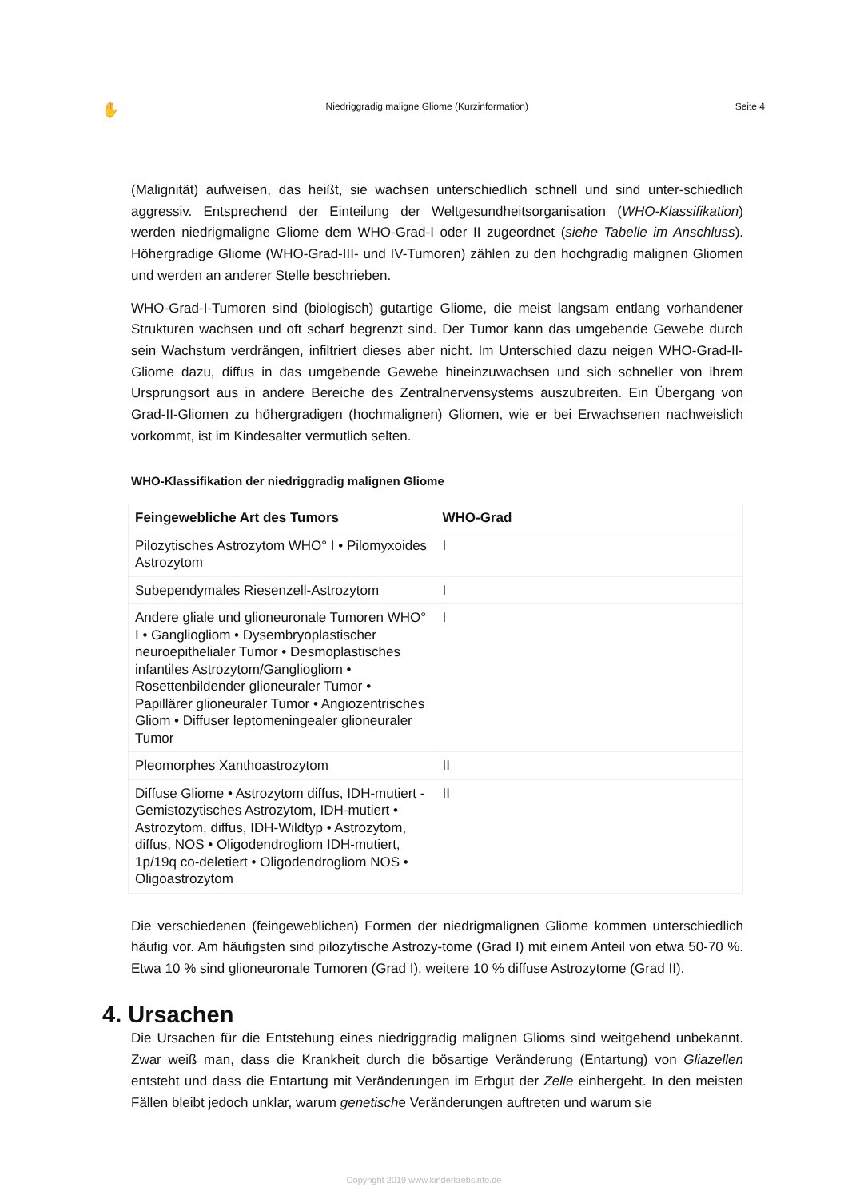✋ Niedriggradig maligne Gliome (Kurzinformation) Seite 4
(Malignität) aufweisen, das heißt, sie wachsen unterschiedlich schnell und sind unter-schiedlich aggressiv. Entsprechend der Einteilung der Weltgesundheitsorganisation (WHO-Klassifikation) werden niedrigmaligne Gliome dem WHO-Grad-I oder II zugeordnet (siehe Tabelle im Anschluss). Höhergradige Gliome (WHO-Grad-III- und IV-Tumoren) zählen zu den hochgradig malignen Gliomen und werden an anderer Stelle beschrieben.
WHO-Grad-I-Tumoren sind (biologisch) gutartige Gliome, die meist langsam entlang vorhandener Strukturen wachsen und oft scharf begrenzt sind. Der Tumor kann das umgebende Gewebe durch sein Wachstum verdrängen, infiltriert dieses aber nicht. Im Unterschied dazu neigen WHO-Grad-II-Gliome dazu, diffus in das umgebende Gewebe hineinzuwachsen und sich schneller von ihrem Ursprungsort aus in andere Bereiche des Zentralnervensystems auszubreiten. Ein Übergang von Grad-II-Gliomen zu höhergradigen (hochmalignen) Gliomen, wie er bei Erwachsenen nachweislich vorkommt, ist im Kindesalter vermutlich selten.
WHO-Klassifikation der niedriggradig malignen Gliome
| Feingewebliche Art des Tumors | WHO-Grad |
| --- | --- |
| Pilozytisches Astrozytom WHO° I • Pilomyxoides Astrozytom | I |
| Subependymales Riesenzell-Astrozytom | I |
| Andere gliale und glioneuronale Tumoren WHO° I • Gangliogliom • Dysembryoplastischer neuroepithelialer Tumor • Desmoplastisches infantiles Astrozytom/Gangliogliom • Rosettenbildender glioneuraler Tumor • Papillärer glioneuraler Tumor • Angiozentrisches Gliom • Diffuser leptomeningealer glioneuraler Tumor | I |
| Pleomorphes Xanthoastrozytom | II |
| Diffuse Gliome • Astrozytom diffus, IDH-mutiert - Gemistozytisches Astrozytom, IDH-mutiert • Astrozytom, diffus, IDH-Wildtyp • Astrozytom, diffus, NOS • Oligodendrogliom IDH-mutiert, 1p/19q co-deletiert • Oligodendrogliom NOS • Oligoastrozytom | II |
Die verschiedenen (feingeweblichen) Formen der niedrigmalignen Gliome kommen unterschiedlich häufig vor. Am häufigsten sind pilozytische Astrozy-tome (Grad I) mit einem Anteil von etwa 50-70 %. Etwa 10 % sind glioneuronale Tumoren (Grad I), weitere 10 % diffuse Astrozytome (Grad II).
4. Ursachen
Die Ursachen für die Entstehung eines niedriggradig malignen Glioms sind weitgehend unbekannt. Zwar weiß man, dass die Krankheit durch die bösartige Veränderung (Entartung) von Gliazellen entsteht und dass die Entartung mit Veränderungen im Erbgut der Zelle einhergeht. In den meisten Fällen bleibt jedoch unklar, warum genetische Veränderungen auftreten und warum sie
Copyright 2019 www.kinderkrebsinfo.de